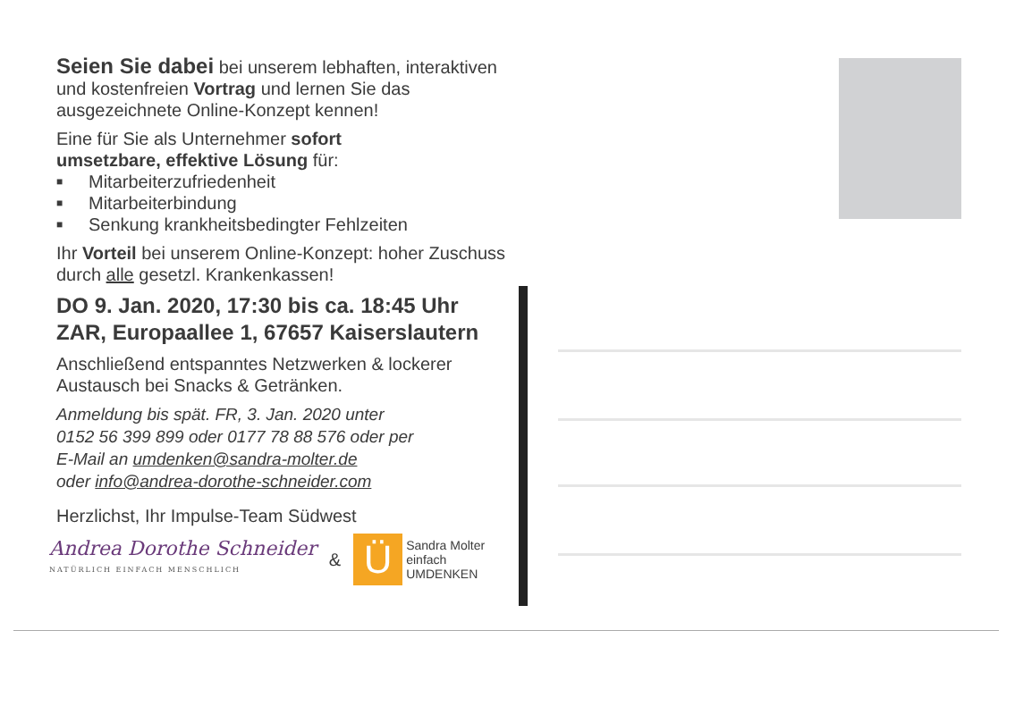Seien Sie dabei bei unserem lebhaften, interaktiven und kostenfreien Vortrag und lernen Sie das ausgezeichnete Online-Konzept kennen!
Eine für Sie als Unternehmer sofort
umsetzbare, effektive Lösung für:
■ Mitarbeiterzufriedenheit
■ Mitarbeiterbindung
■ Senkung krankheitsbedingter Fehlzeiten
Ihr Vorteil bei unserem Online-Konzept: hoher Zuschuss durch alle gesetzl. Krankenkassen!
DO 9. Jan. 2020, 17:30 bis ca. 18:45 Uhr
ZAR, Europaallee 1, 67657 Kaiserslautern
Anschließend entspanntes Netzwerken & lockerer Austausch bei Snacks & Getränken.
Anmeldung bis spät. FR, 3. Jan. 2020 unter
0152 56 399 899 oder 0177 78 88 576 oder per
E-Mail an umdenken@sandra-molter.de
oder info@andrea-dorothe-schneider.com
Herzlichst, Ihr Impulse-Team Südwest
Andrea Dorothe Schneider
NATÜRLICH EINFACH MENSCHLICH
&
Ü
Sandra Molter
einfach
UMDENKEN